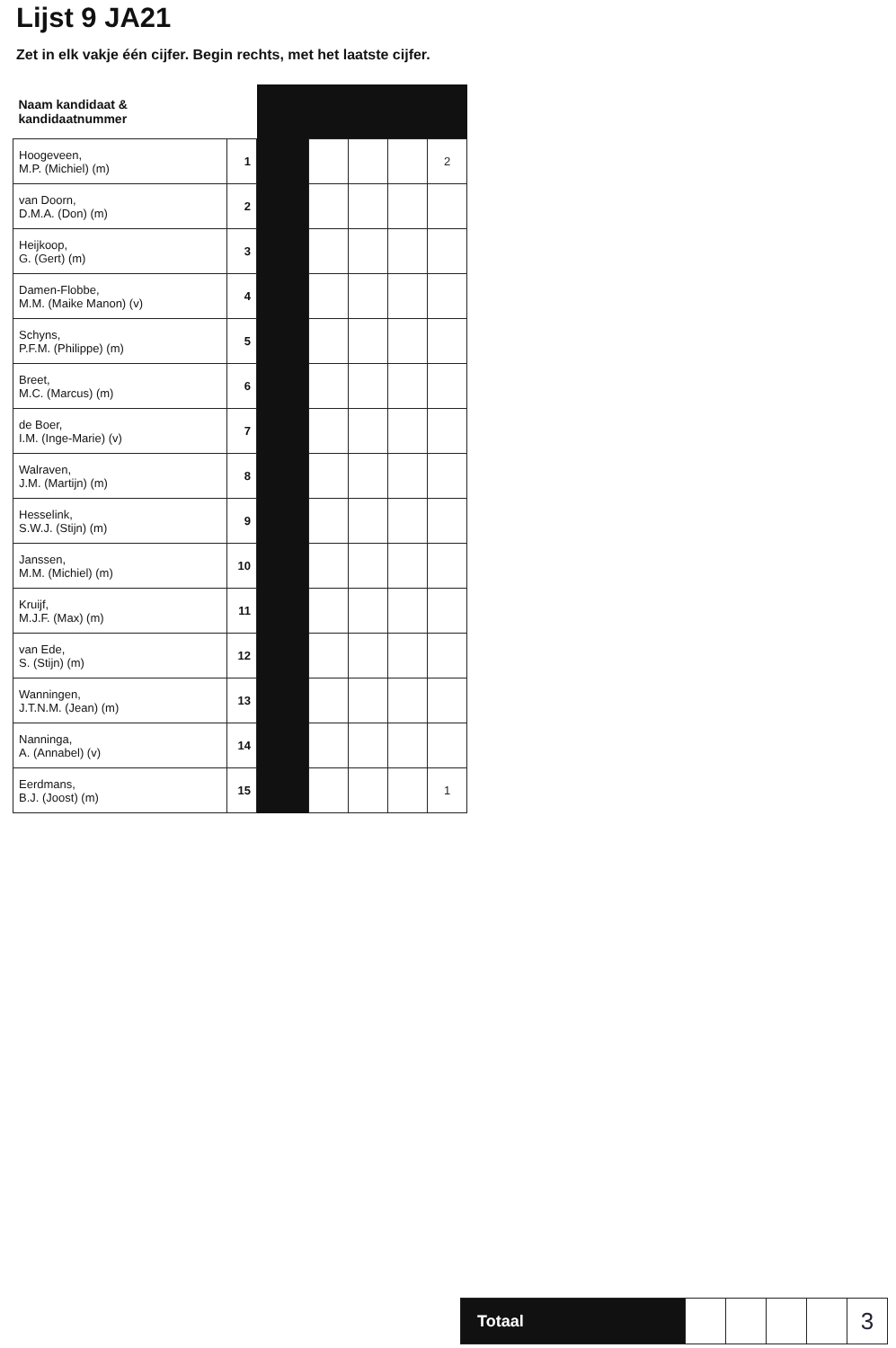Lijst 9 JA21
Zet in elk vakje één cijfer. Begin rechts, met het laatste cijfer.
| Naam kandidaat & kandidaatnummer | | | | | | |
| --- | --- | --- | --- | --- | --- | --- |
| Hoogeveen, M.P. (Michiel) (m) | 1 | | | | | 2 |
| van Doorn, D.M.A. (Don) (m) | 2 | | | | | |
| Heijkoop, G. (Gert) (m) | 3 | | | | | |
| Damen-Flobbe, M.M. (Maike Manon) (v) | 4 | | | | | |
| Schyns, P.F.M. (Philippe) (m) | 5 | | | | | |
| Breet, M.C. (Marcus) (m) | 6 | | | | | |
| de Boer, I.M. (Inge-Marie) (v) | 7 | | | | | |
| Walraven, J.M. (Martijn) (m) | 8 | | | | | |
| Hesselink, S.W.J. (Stijn) (m) | 9 | | | | | |
| Janssen, M.M. (Michiel) (m) | 10 | | | | | |
| Kruijf, M.J.F. (Max) (m) | 11 | | | | | |
| van Ede, S. (Stijn) (m) | 12 | | | | | |
| Wanningen, J.T.N.M. (Jean) (m) | 13 | | | | | |
| Nanninga, A. (Annabel) (v) | 14 | | | | | |
| Eerdmans, B.J. (Joost) (m) | 15 | | | | | 1 |
| Totaal | | | | | 3 |